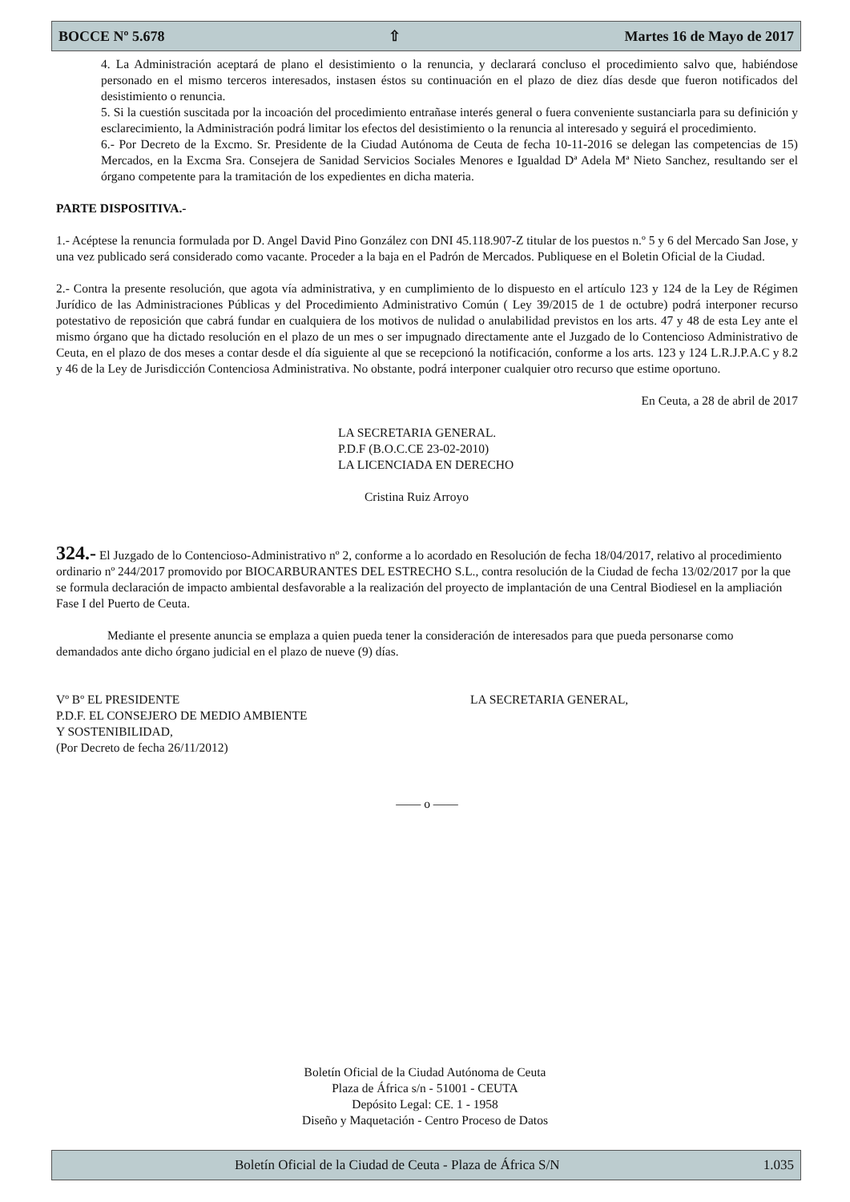BOCCE Nº 5.678 ⇧ Martes 16 de Mayo de 2017
4. La Administración aceptará de plano el desistimiento o la renuncia, y declarará concluso el procedimiento salvo que, habiéndose personado en el mismo terceros interesados, instasen éstos su continuación en el plazo de diez días desde que fueron notificados del desistimiento o renuncia.
5. Si la cuestión suscitada por la incoación del procedimiento entrañase interés general o fuera conveniente sustanciarla para su definición y esclarecimiento, la Administración podrá limitar los efectos del desistimiento o la renuncia al interesado y seguirá el procedimiento.
6.- Por Decreto de la Excmo. Sr. Presidente de la Ciudad Autónoma de Ceuta de fecha 10-11-2016 se delegan las competencias de 15) Mercados, en la Excma Sra. Consejera de Sanidad Servicios Sociales Menores e Igualdad Dª Adela Mª Nieto Sanchez, resultando ser el órgano competente para la tramitación de los expedientes en dicha materia.
PARTE DISPOSITIVA.-
1.- Acéptese la renuncia formulada por D. Angel David Pino González con DNI 45.118.907-Z titular de los puestos n.º 5 y 6 del Mercado San Jose, y una vez publicado será considerado como vacante. Proceder a la baja en el Padrón de Mercados. Publiquese en el Boletin Oficial de la Ciudad.
2.- Contra la presente resolución, que agota vía administrativa, y en cumplimiento de lo dispuesto en el artículo 123 y 124 de la Ley de Régimen Jurídico de las Administraciones Públicas y del Procedimiento Administrativo Común ( Ley 39/2015 de 1 de octubre) podrá interponer recurso potestativo de reposición que cabrá fundar en cualquiera de los motivos de nulidad o anulabilidad previstos en los arts. 47 y 48 de esta Ley ante el mismo órgano que ha dictado resolución en el plazo de un mes o ser impugnado directamente ante el Juzgado de lo Contencioso Administrativo de Ceuta, en el plazo de dos meses a contar desde el día siguiente al que se recepcionó la notificación, conforme a los arts. 123 y 124 L.R.J.P.A.C y 8.2 y 46 de la Ley de Jurisdicción Contenciosa Administrativa. No obstante, podrá interponer cualquier otro recurso que estime oportuno.
En Ceuta, a 28 de abril de 2017
LA SECRETARIA GENERAL.
P.D.F (B.O.C.CE 23-02-2010)
LA LICENCIADA EN DERECHO
Cristina Ruiz Arroyo
324.- El Juzgado de lo Contencioso-Administrativo nº 2, conforme a lo acordado en Resolución de fecha 18/04/2017, relativo al procedimiento ordinario nº 244/2017 promovido por BIOCARBURANTES DEL ESTRECHO S.L., contra resolución de la Ciudad de fecha 13/02/2017 por la que se formula declaración de impacto ambiental desfavorable a la realización del proyecto de implantación de una Central Biodiesel en la ampliación Fase I del Puerto de Ceuta.
Mediante el presente anuncia se emplaza a quien pueda tener la consideración de interesados para que pueda personarse como demandados ante dicho órgano judicial en el plazo de nueve (9) días.
Vº Bº EL PRESIDENTE
P.D.F. EL CONSEJERO DE MEDIO AMBIENTE
Y SOSTENIBILIDAD,
(Por Decreto de fecha 26/11/2012)
LA SECRETARIA GENERAL,
—— o ——
Boletín Oficial de la Ciudad Autónoma de Ceuta
Plaza de África s/n - 51001 - CEUTA
Depósito Legal: CE. 1 - 1958
Diseño y Maquetación - Centro Proceso de Datos
Boletín Oficial de la Ciudad de Ceuta - Plaza de África S/N 1.035